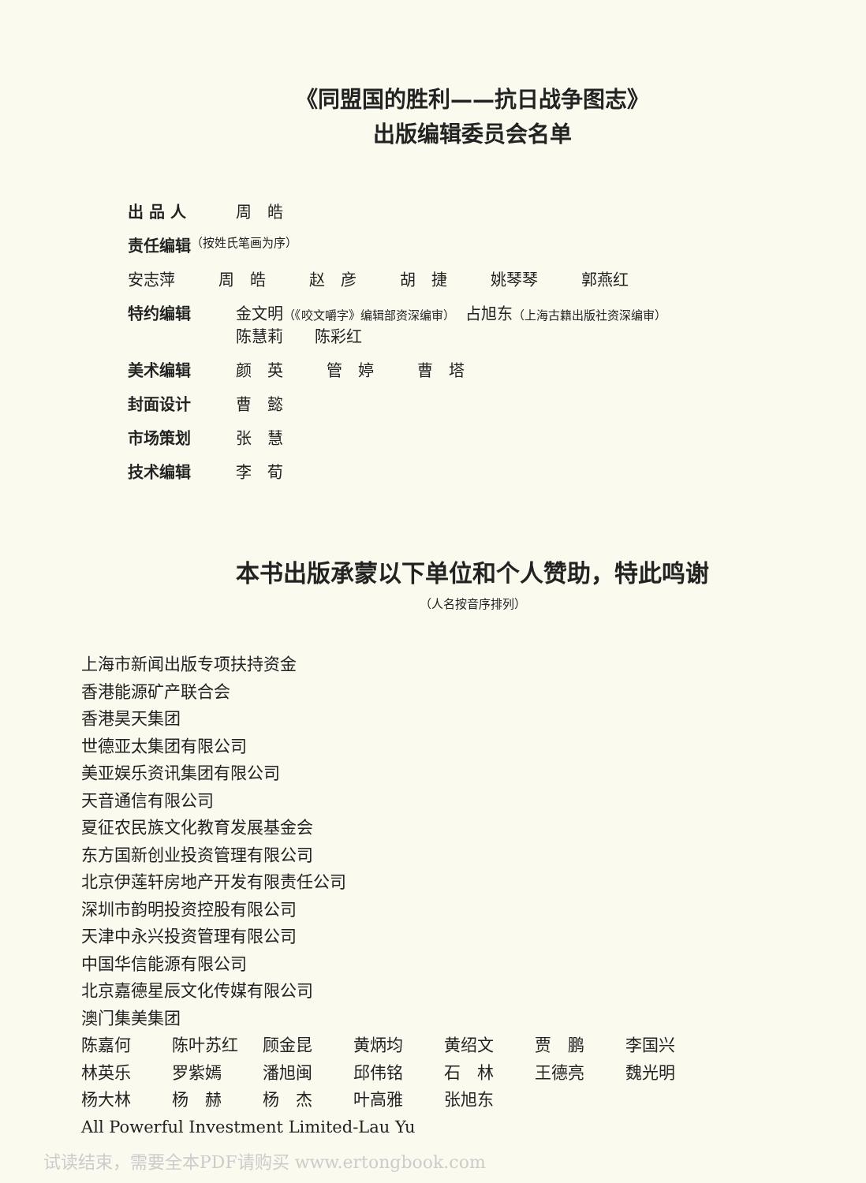《同盟国的胜利——抗日战争图志》
出版编辑委员会名单
出 品 人 周　皓
责任编辑
（按姓氏笔画为序）
安志萍 周　皓 赵　彦 胡　捷 姚琴琴 郭燕红
特约编辑 金文明（《咬文嚼字》编辑部资深编审）　占旭东（上海古籍出版社资深编审）
陈慧莉　　陈彩红
美术编辑 颜　英 管　婷 曹　塔
封面设计 曹　懿
市场策划 张　慧
技术编辑 李　荀
本书出版承蒙以下单位和个人赞助，特此鸣谢
（人名按音序排列）
上海市新闻出版专项扶持资金
香港能源矿产联合会
香港昊天集团
世德亚太集团有限公司
美亚娱乐资讯集团有限公司
天音通信有限公司
夏征农民族文化教育发展基金会
东方国新创业投资管理有限公司
北京伊莲轩房地产开发有限责任公司
深圳市韵明投资控股有限公司
天津中永兴投资管理有限公司
中国华信能源有限公司
北京嘉德星辰文化传媒有限公司
澳门集美集团
陈嘉何 陈叶苏红 顾金昆 黄炳均 黄绍文 贾　鹏 李国兴
林英乐 罗紫嫣 潘旭闽 邱伟铭 石　林 王德亮 魏光明
杨大林 杨　赫 杨　杰 叶高雅 张旭东
All Powerful Investment Limited-Lau Yu
试读结束，需要全本PDF请购买 www.ertongbook.com